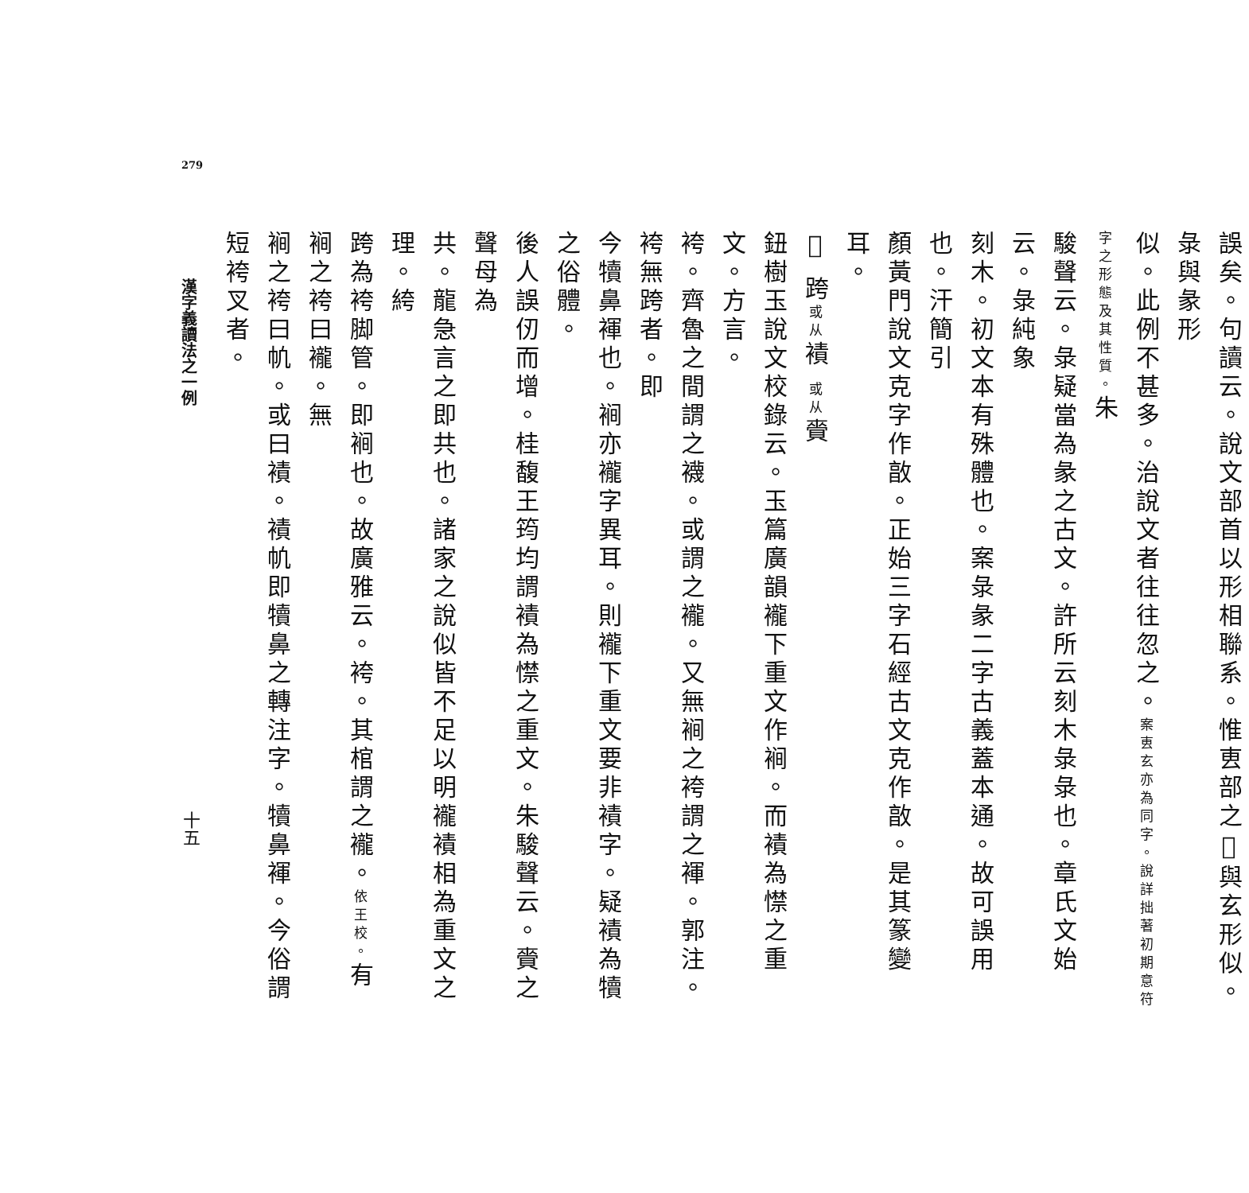279
誤矣。句讀云。說文部首以形相聯系。惟叀部之𢆶與玄形似。彔與彖形
似。此例不甚多。治說文者往往忽之。案叀玄亦為同字。說詳拙著初期意符字之形態及其性質。朱
駿聲云。彔疑當為彖之古文。許所云刻木彔彔也。章氏文始云。彔純象
刻木。初文本有殊體也。案彔彖二字古義蓋本通。故可誤用也。汗簡引
顏黃門說文克字作㪟。正始三字石經古文克作㪟。是其篆變耳。
𧝓 跨或从襀 或从賫
鈕樹玉說文校錄云。玉篇廣韻襱下重文作裥。而襀為㦗之重文。方言。
袴。齊魯之間謂之襪。或謂之襱。又無裥之袴謂之褌。郭注。袴無跨者。即
今犢鼻褌也。裥亦襱字異耳。則襱下重文要非襀字。疑襀為犢之俗體。
後人誤仞而增。桂馥王筠均謂襀為㦗之重文。朱駿聲云。賫之聲母為
共。龍急言之即共也。諸家之說似皆不足以明襱襀相為重文之理。絝
跨為袴脚管。即裥也。故廣雅云。袴。其棺謂之襱。依王校。有裥之袴曰襱。無
裥之袴曰㠶。或曰襀。襀㠶即犢鼻之轉注字。犢鼻褌。今俗謂短袴叉者。
漢字義讀法之一例
十五